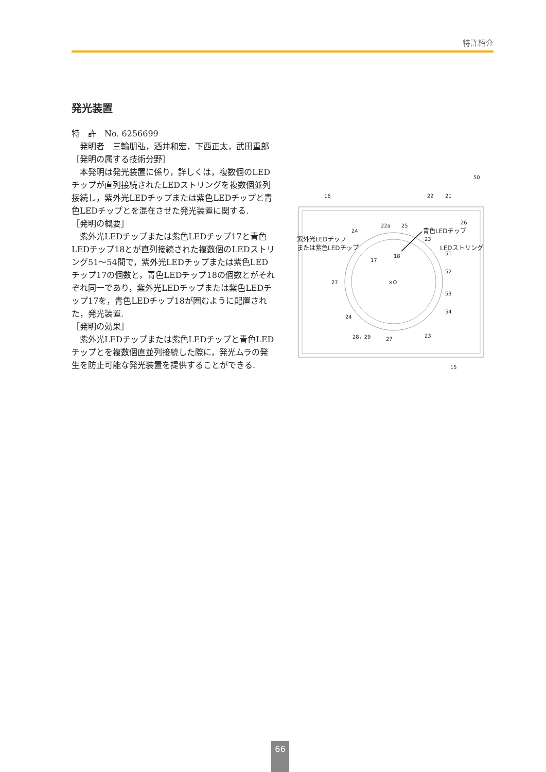特許紹介
発光装置
特　許　No. 6256699
　発明者　三輪朋弘，酒井和宏，下西正太，武田重郎
［発明の属する技術分野］
　本発明は発光装置に係り，詳しくは，複数個のLEDチップが直列接続されたLEDストリングを複数個並列接続し，紫外光LEDチップまたは紫色LEDチップと青色LEDチップとを混在させた発光装置に関する.
［発明の概要］
　紫外光LEDチップまたは紫色LEDチップ17と青色LEDチップ18とが直列接続された複数個のLEDストリング51～54間で，紫外光LEDチップまたは紫色LEDチップ17の個数と，青色LEDチップ18の個数とがそれぞれ同一であり，紫外光LEDチップまたは紫色LEDチップ17を，青色LEDチップ18が囲むように配置された，発光装置.
［発明の効果］
　紫外光LEDチップまたは紫色LEDチップと青色LEDチップとを複数個直並列接続した際に，発光ムラの発生を防止可能な発光装置を提供することができる.
50
16 22 21
22a 25
26
24 青色LEDチップ
紫外光LEDチップ
または紫色LEDチップ
23
LEDストリング
51
17
18
52
27 ×O
53
54
24
28，29
27
23
15
66